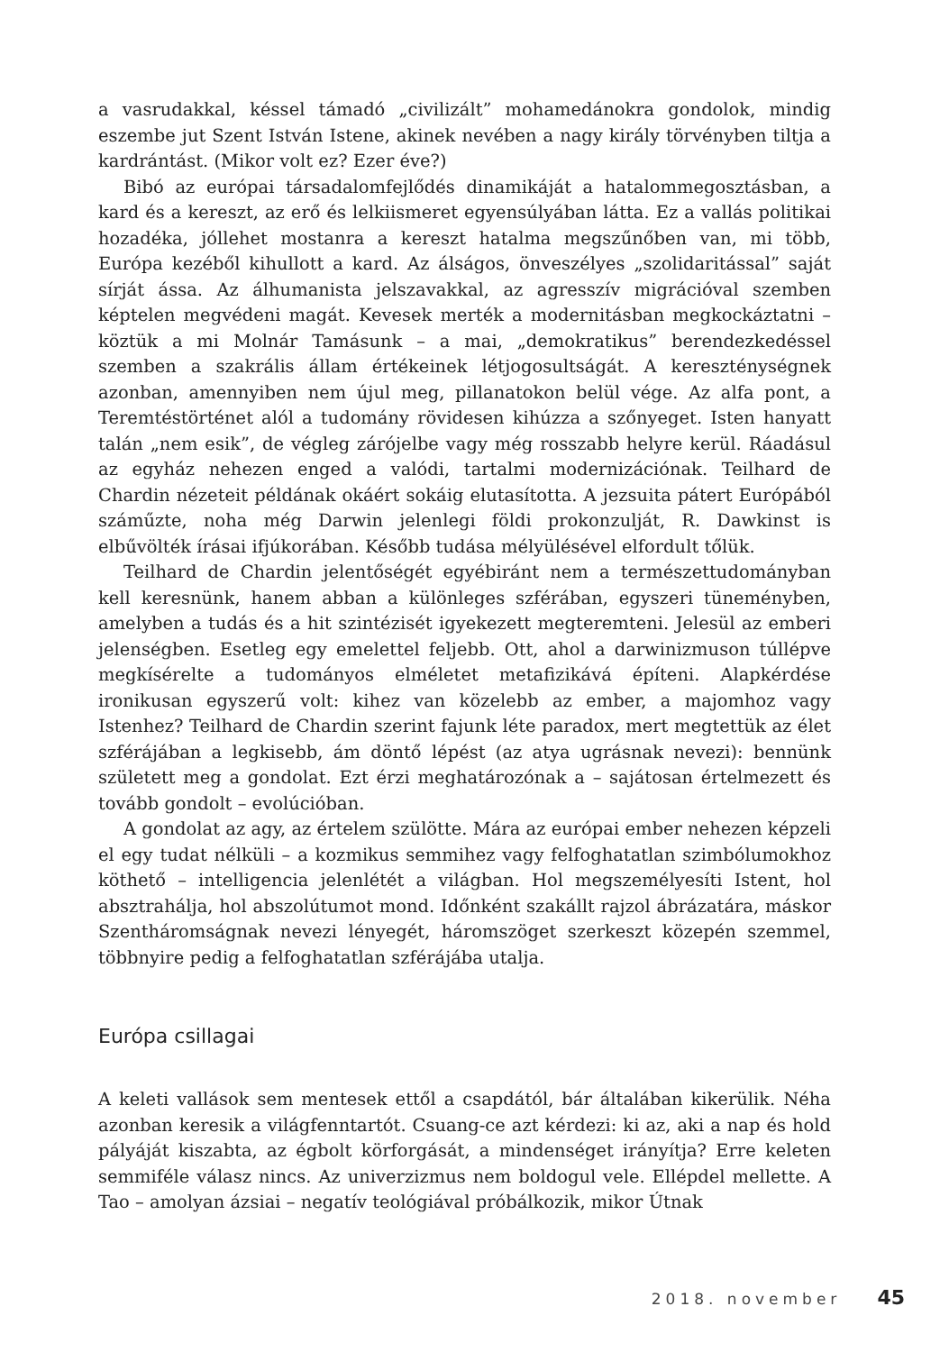a vasrudakkal, késsel támadó „civilizált” mohamedánokra gondolok, mindig eszembe jut Szent István Istene, akinek nevében a nagy király törvényben tiltja a kardrántást. (Mikor volt ez? Ezer éve?)
Bibó az európai társadalomfejlődés dinamikáját a hatalommegosztásban, a kard és a kereszt, az erő és lelkiismeret egyensúlyában látta. Ez a vallás politikai hozadéka, jóllehet mostanra a kereszt hatalma megszűnőben van, mi több, Európa kezéből kihullott a kard. Az álságos, önveszélyes „szolidaritással” saját sírját ássa. Az álhumanista jelszavakkal, az agresszív migrációval szemben képtelen megvédeni magát. Kevesek merték a modernitásban megkockáztatni – köztük a mi Molnár Tamásunk – a mai, „demokratikus” berendezkedéssel szemben a szakrális állam értékeinek létjogosultságát. A kereszténységnek azonban, amennyiben nem újul meg, pillanatokon belül vége. Az alfa pont, a Teremtéstörténet alól a tudomány rövidesen kihúzza a szőnyeget. Isten hanyatt talán „nem esik”, de végleg zárójelbe vagy még rosszabb helyre kerül. Ráadásul az egyház nehezen enged a valódi, tartalmi modernizációnak. Teilhard de Chardin nézeteit példának okáért sokáig elutasította. A jezsuita pátert Európából száműzte, noha még Darwin jelenlegi földi prokonzulját, R. Dawkinst is elbűvölték írásai ifjúkorában. Később tudása mélyülésével elfordult tőlük.
Teilhard de Chardin jelentőségét egyébiránt nem a természettudományban kell keresnünk, hanem abban a különleges szférában, egyszeri tüneményben, amelyben a tudás és a hit szintézisét igyekezett megteremteni. Jelesül az emberi jelenségben. Esetleg egy emelettel feljebb. Ott, ahol a darwinizmuson túllépve megkísérelte a tudományos elméletet metafizikává építeni. Alapkérdése ironikusan egyszerű volt: kihez van közelebb az ember, a majomhoz vagy Istenhez? Teilhard de Chardin szerint fajunk léte paradox, mert megtettük az élet szférájában a legkisebb, ám döntő lépést (az atya ugrásnak nevezi): bennünk született meg a gondolat. Ezt érzi meghatározónak a – sajátosan értelmezett és tovább gondolt – evolúcióban.
A gondolat az agy, az értelem szülötte. Mára az európai ember nehezen képzeli el egy tudat nélküli – a kozmikus semmihez vagy felfoghatatlan szimbólumokhoz köthető – intelligencia jelenlétét a világban. Hol megszemélyesíti Istent, hol absztrahálja, hol abszolútumot mond. Időnként szakállt rajzol ábrázatára, máskor Szentháromságnak nevezi lényegét, háromszöget szerkeszt közepén szemmel, többnyire pedig a felfoghatatlan szférájába utalja.
Európa csillagai
A keleti vallások sem mentesek ettől a csapdától, bár általában kikerülik. Néha azonban keresik a világfenntartót. Csuang-ce azt kérdezi: ki az, aki a nap és hold pályáját kiszabta, az égbolt körforgását, a mindenséget irányítja? Erre keleten semmiféle válasz nincs. Az univerzizmus nem boldogul vele. Ellépdel mellette. A Tao – amolyan ázsiai – negatív teológiával próbálkozik, mikor Útnak
2018. november 45